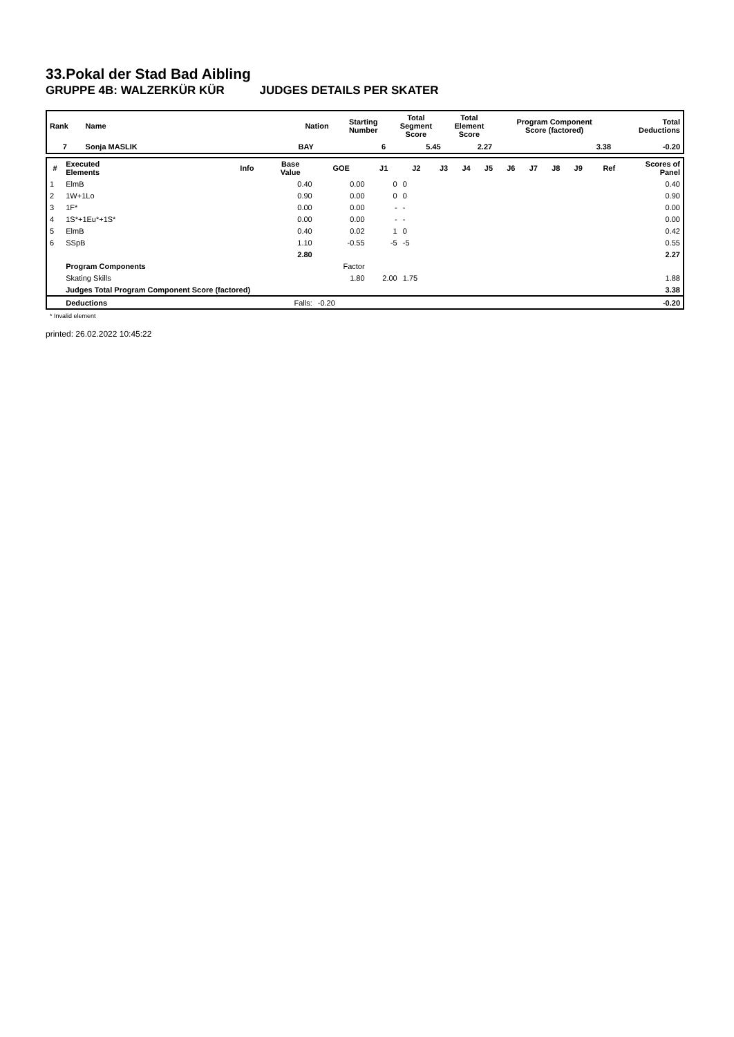33.Pokal der Stad Bad Aibling
GRUPPE 4B: WALZERKÜR KÜR JUDGES DETAILS PER SKATER
| Rank | Name | Nation | Starting Number | Total Segment Score | Total Element Score | Program Component Score (factored) | Total Deductions |
| --- | --- | --- | --- | --- | --- | --- | --- |
| 7 | Sonja MASLIK | BAY | 6 | 5.45 | 2.27 | 3.38 | -0.20 |
| # | Executed Elements | Info | Base Value | GOE | J1 | J2 | J3 | J4 | J5 | J6 | J7 | J8 | J9 | Ref | Scores of Panel |
| --- | --- | --- | --- | --- | --- | --- | --- | --- | --- | --- | --- | --- | --- | --- | --- |
| 1 | ElmB | | 0.40 | 0.00 | 0 | 0 | | | | | | | | | 0.40 |
| 2 | 1W+1Lo | | 0.90 | 0.00 | 0 | 0 | | | | | | | | | 0.90 |
| 3 | 1F* | | 0.00 | 0.00 | - | - | | | | | | | | | 0.00 |
| 4 | 1S*+1Eu*+1S* | | 0.00 | 0.00 | - | - | | | | | | | | | 0.00 |
| 5 | ElmB | | 0.40 | 0.02 | 1 | 0 | | | | | | | | | 0.42 |
| 6 | SSpB | | 1.10 | -0.55 | -5 | -5 | | | | | | | | | 0.55 |
| | | | 2.80 | | | | | | | | | | | | 2.27 |
| | Program Components | | | Factor | | | | | | | | | | | |
| | Skating Skills | | | 1.80 | 2.00 | 1.75 | | | | | | | | | 1.88 |
| | Judges Total Program Component Score (factored) | | | | | | | | | | | | | | 3.38 |
| | Deductions | | Falls: | -0.20 | | | | | | | | | | | -0.20 |
* Invalid element
printed: 26.02.2022 10:45:22